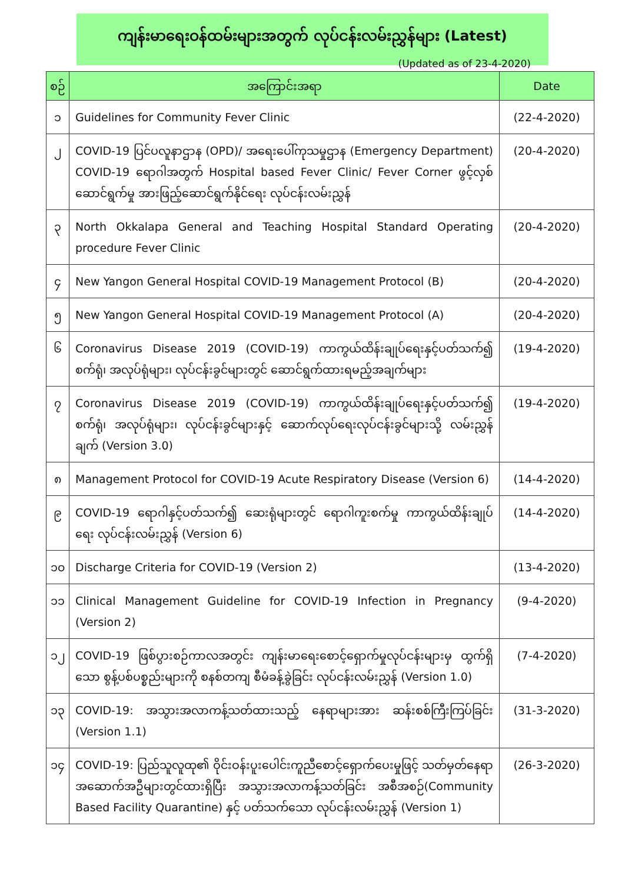ကျန်းမာရေးဝန်ထမ်းများအတွက် လုပ်ငန်းလမ်းညွှန်များ (Latest)
(Updated as of 23-4-2020)
| စဉ် | အကြောင်းအရာ | Date |
| --- | --- | --- |
| ၁ | Guidelines for Community Fever Clinic | (22-4-2020) |
| ၂ | COVID-19 ပြင်ပလူနာဌာန (OPD)/ အရေးပေါ်ကုသမှုဌာန (Emergency Department) COVID-19 ရောဂါအတွက် Hospital based Fever Clinic/ Fever Corner ဖွင့်လှစ်ဆောင်ရွက်မှု အားဖြည့်ဆောင်ရွက်နိုင်ရေး လုပ်ငန်းလမ်းညွှန် | (20-4-2020) |
| ၃ | North Okkalapa General and Teaching Hospital Standard Operating procedure Fever Clinic | (20-4-2020) |
| ၄ | New Yangon General Hospital COVID-19 Management Protocol (B) | (20-4-2020) |
| ၅ | New Yangon General Hospital COVID-19 Management Protocol (A) | (20-4-2020) |
| ၆ | Coronavirus Disease 2019 (COVID-19) ကာကွယ်ထိန်းချုပ်ရေးနှင့်ပတ်သက်၍ စက်ရုံ၊ အလုပ်ရုံများ၊ လုပ်ငန်းခွင်များတွင် ဆောင်ရွက်ထားရမည့်အချက်များ | (19-4-2020) |
| ၇ | Coronavirus Disease 2019 (COVID-19) ကာကွယ်ထိန်းချုပ်ရေးနှင့်ပတ်သက်၍ စက်ရုံ၊ အလုပ်ရုံများ၊ လုပ်ငန်းခွင်များနှင့် ဆောက်လုပ်ရေးလုပ်ငန်းခွင်များသို့ လမ်းညွှန်ချက် (Version 3.0) | (19-4-2020) |
| ၈ | Management Protocol for COVID-19 Acute Respiratory Disease (Version 6) | (14-4-2020) |
| ၉ | COVID-19 ရောဂါနှင့်ပတ်သက်၍ ဆေးရုံများတွင် ရောဂါကူးစက်မှု ကာကွယ်ထိန်းချုပ်ရေး လုပ်ငန်းလမ်းညွှန် (Version 6) | (14-4-2020) |
| ၁၀ | Discharge Criteria for COVID-19 (Version 2) | (13-4-2020) |
| ၁၁ | Clinical Management Guideline for COVID-19 Infection in Pregnancy (Version 2) | (9-4-2020) |
| ၁၂ | COVID-19 ဖြစ်ပွားစဉ်ကာလအတွင်း ကျန်းမာရေးစောင့်ရှောက်မှုလုပ်ငန်းများမှ ထွက်ရှိသော စွန့်ပစ်ပစ္စည်းများကို စနစ်တကျ စီမံခန့်ခွဲခြင်း လုပ်ငန်းလမ်းညွှန် (Version 1.0) | (7-4-2020) |
| ၁၃ | COVID-19: အသွားအလာကန့်သတ်ထားသည့် နေရာများအား ဆန်းစစ်ကြီးကြပ်ခြင်း (Version 1.1) | (31-3-2020) |
| ၁၄ | COVID-19: ပြည်သူလူထု၏ ဝိုင်းဝန်းပူးပေါင်းကူညီစောင့်ရှောက်ပေးမှုဖြင့် သတ်မှတ်နေရာ အဆောက်အဦများတွင်ထားရှိပြီး အသွားအလာကန့်သတ်ခြင်း အစီအစဉ်(Community Based Facility Quarantine) နှင့် ပတ်သက်သော လုပ်ငန်းလမ်းညွှန် (Version 1) | (26-3-2020) |